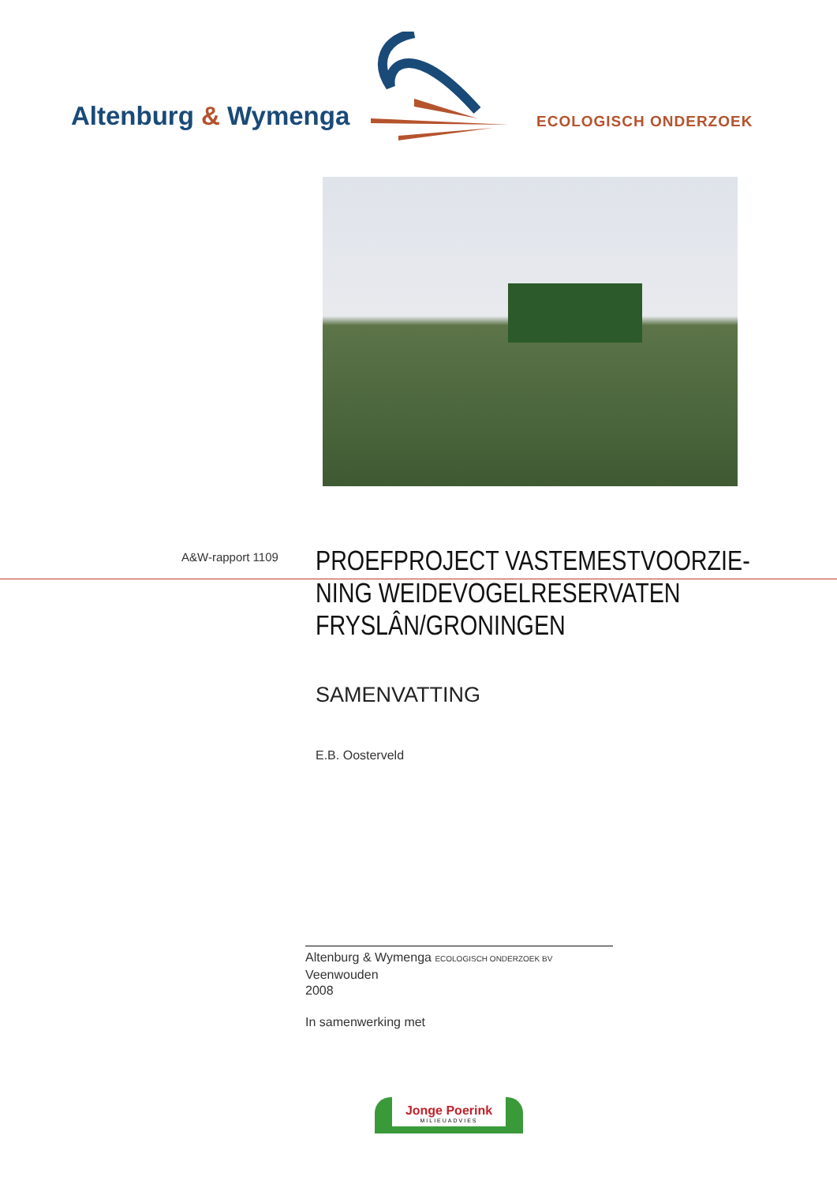Altenburg & Wymenga ECOLOGISCH ONDERZOEK
A&W-rapport 1109
PROEFPROJECT VASTEMESTVOORZIE-
NING WEIDEVOGELRESERVATEN
FRYSLÂN/GRONINGEN
SAMENVATTING
E.B. Oosterveld
Altenburg & Wymenga ECOLOGISCH ONDERZOEK BV
Veenwouden
2008
In samenwerking met
Jonge Poerink
MILIEUADVIES